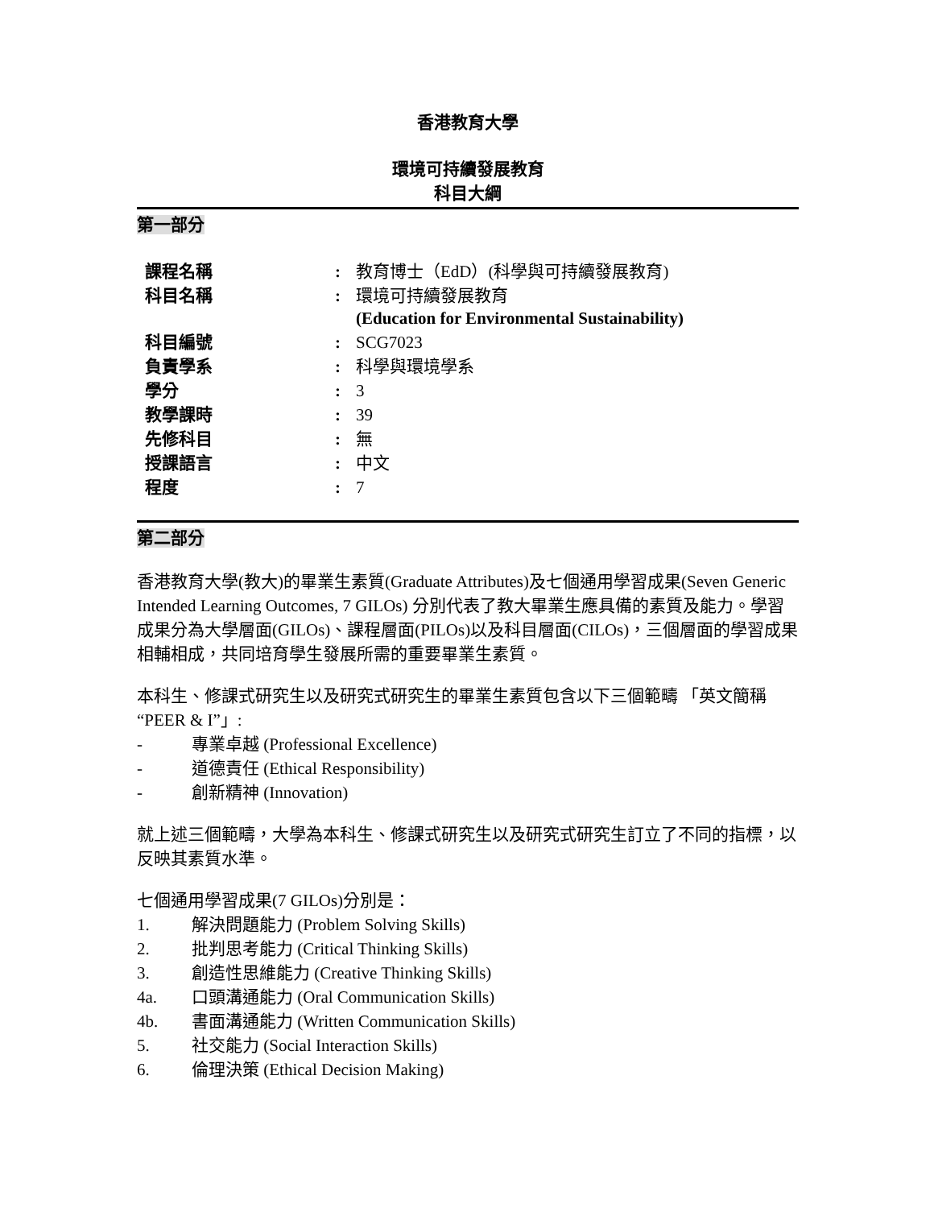香港教育大學
環境可持續發展教育
科目大綱
第一部分
| 課程名稱 | : | 教育博士（EdD）(科學與可持續發展教育) |
| 科目名稱 | : | 環境可持續發展教育 (Education for Environmental Sustainability) |
| 科目編號 | : | SCG7023 |
| 負責學系 | : | 科學與環境學系 |
| 學分 | : | 3 |
| 教學課時 | : | 39 |
| 先修科目 | : | 無 |
| 授課語言 | : | 中文 |
| 程度 | : | 7 |
第二部分
香港教育大學(教大)的畢業生素質(Graduate Attributes)及七個通用學習成果(Seven Generic Intended Learning Outcomes, 7 GILOs) 分別代表了教大畢業生應具備的素質及能力。學習成果分為大學層面(GILOs)、課程層面(PILOs)以及科目層面(CILOs)，三個層面的學習成果相輔相成，共同培育學生發展所需的重要畢業生素質。
本科生、修課式研究生以及研究式研究生的畢業生素質包含以下三個範疇 「英文簡稱 “PEER & I”」:
- 專業卓越 (Professional Excellence)
- 道德責任 (Ethical Responsibility)
- 創新精神 (Innovation)
就上述三個範疇，大學為本科生、修課式研究生以及研究式研究生訂立了不同的指標，以反映其素質水準。
七個通用學習成果(7 GILOs)分別是：
1. 解決問題能力 (Problem Solving Skills)
2. 批判思考能力 (Critical Thinking Skills)
3. 創造性思維能力 (Creative Thinking Skills)
4a. 口頭溝通能力 (Oral Communication Skills)
4b. 書面溝通能力 (Written Communication Skills)
5. 社交能力 (Social Interaction Skills)
6. 倫理決策 (Ethical Decision Making)